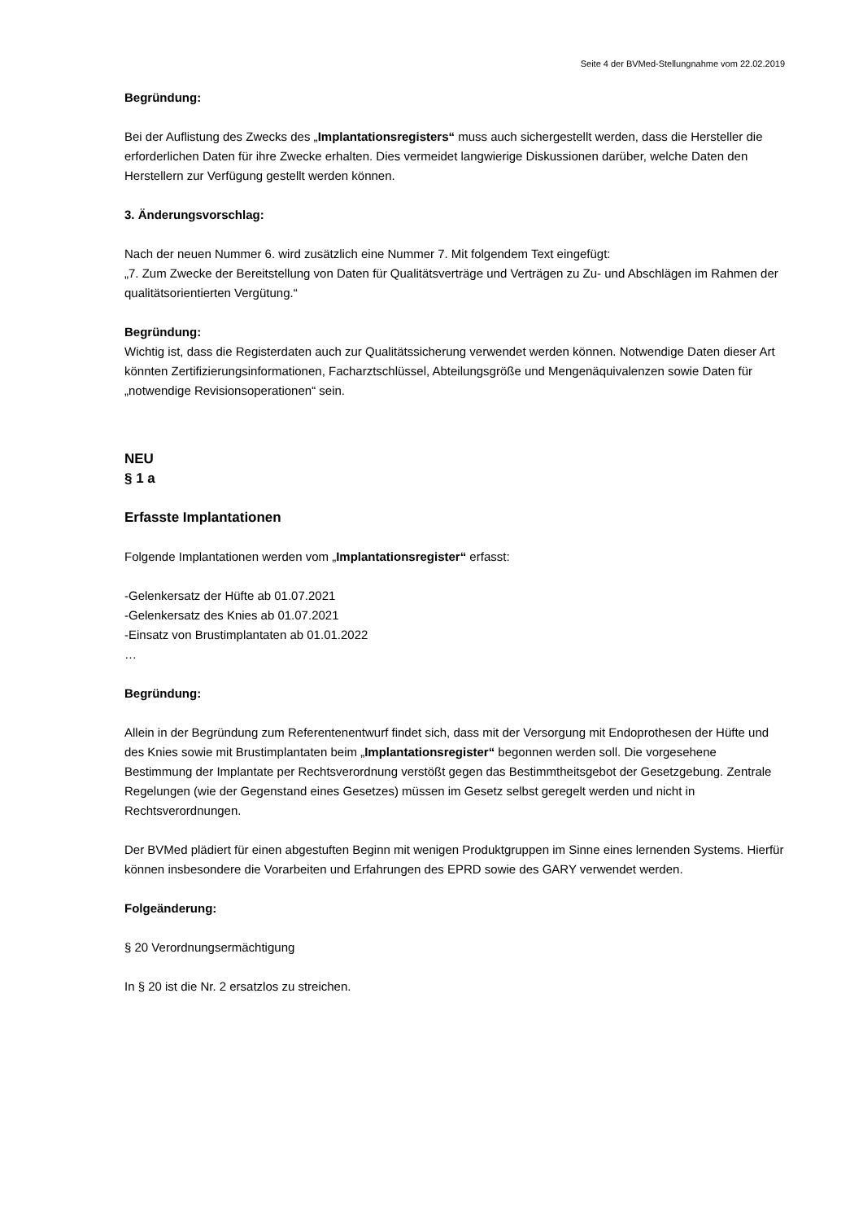Seite 4 der BVMed-Stellungnahme vom 22.02.2019
Begründung:
Bei der Auflistung des Zwecks des „Implantationsregisters“ muss auch sichergestellt werden, dass die Hersteller die erforderlichen Daten für ihre Zwecke erhalten. Dies vermeidet langwierige Diskussionen darüber, welche Daten den Herstellern zur Verfügung gestellt werden können.
3. Änderungsvorschlag:
Nach der neuen Nummer 6. wird zusätzlich eine Nummer 7. Mit folgendem Text eingefügt:
„7. Zum Zwecke der Bereitstellung von Daten für Qualitätsverträge und Verträgen zu Zu- und Abschlägen im Rahmen der qualitätsorientierten Vergütung.“
Begründung:
Wichtig ist, dass die Registerdaten auch zur Qualitätssicherung verwendet werden können. Notwendige Daten dieser Art könnten Zertifizierungsinformationen, Facharztschlüssel, Abteilungsgröße und Mengenäquivalenzen sowie Daten für „notwendige Revisionsoperationen“ sein.
NEU
§ 1 a
Erfasste Implantationen
Folgende Implantationen werden vom „Implantationsregister“ erfasst:
-Gelenkersatz der Hüfte ab 01.07.2021
-Gelenkersatz des Knies ab 01.07.2021
-Einsatz von Brustimplantaten ab 01.01.2022
…
Begründung:
Allein in der Begründung zum Referentenentwurf findet sich, dass mit der Versorgung mit Endoprothesen der Hüfte und des Knies sowie mit Brustimplantaten beim „Implantationsregister“ begonnen werden soll. Die vorgesehene Bestimmung der Implantate per Rechtsverordnung verstößt gegen das Bestimmtheitsgebot der Gesetzgebung. Zentrale Regelungen (wie der Gegenstand eines Gesetzes) müssen im Gesetz selbst geregelt werden und nicht in Rechtsverordnungen.
Der BVMed plädiert für einen abgestuften Beginn mit wenigen Produktgruppen im Sinne eines lernenden Systems. Hierfür können insbesondere die Vorarbeiten und Erfahrungen des EPRD sowie des GARY verwendet werden.
Folgeänderung:
§ 20 Verordnungsermächtigung
In § 20 ist die Nr. 2 ersatzlos zu streichen.